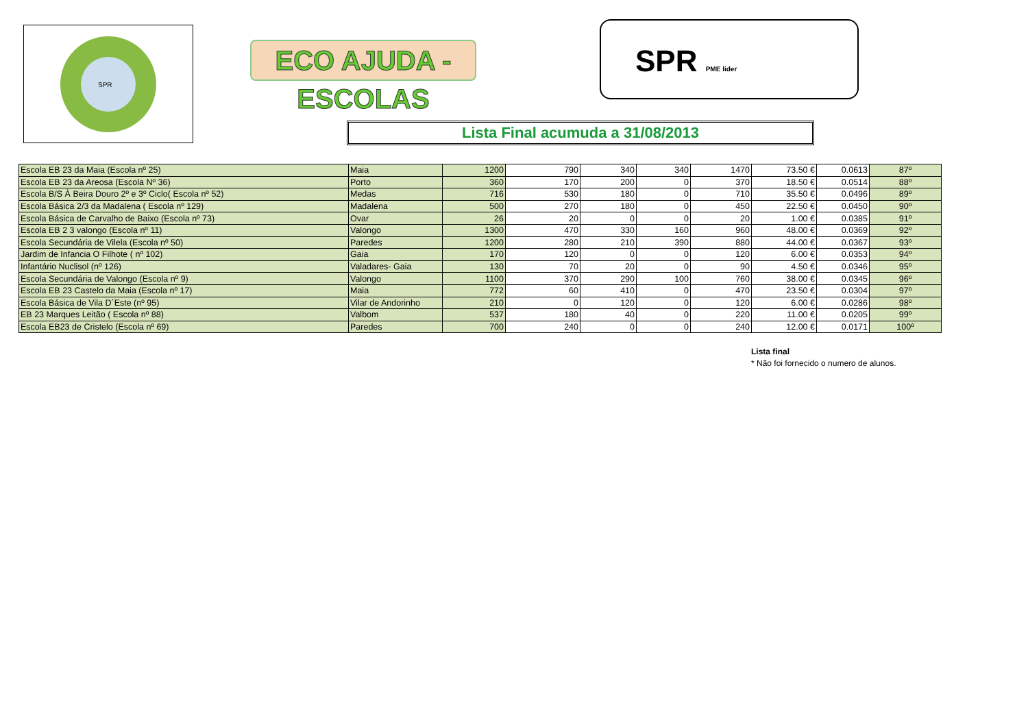SPR
ECO AJUDA - ESCOLAS
SPR PME lider
Lista Final acumuda a 31/08/2013
| Escola EB 23 da Maia (Escola nº 25) | Maia | 1200 | 790 | 340 | 340 | 1470 | 73.50 € | 0.0613 | 87º |
| Escola EB 23 da Areosa (Escola Nº 36) | Porto | 360 | 170 | 200 | 0 | 370 | 18.50 € | 0.0514 | 88º |
| Escola B/S À Beira Douro 2º e 3º Ciclo( Escola nº 52) | Medas | 716 | 530 | 180 | 0 | 710 | 35.50 € | 0.0496 | 89º |
| Escola Básica 2/3 da Madalena ( Escola nº 129) | Madalena | 500 | 270 | 180 | 0 | 450 | 22.50 € | 0.0450 | 90º |
| Escola Básica de Carvalho de Baixo (Escola nº 73) | Ovar | 26 | 20 | 0 | 0 | 20 | 1.00 € | 0.0385 | 91º |
| Escola EB 2 3 valongo (Escola nº 11) | Valongo | 1300 | 470 | 330 | 160 | 960 | 48.00 € | 0.0369 | 92º |
| Escola Secundária de Vilela (Escola nº 50) | Paredes | 1200 | 280 | 210 | 390 | 880 | 44.00 € | 0.0367 | 93º |
| Jardim de Infancia O Filhote ( nº 102) | Gaia | 170 | 120 | 0 | 0 | 120 | 6.00 € | 0.0353 | 94º |
| Infantário Nuclisol (nº 126) | Valadares- Gaia | 130 | 70 | 20 | 0 | 90 | 4.50 € | 0.0346 | 95º |
| Escola Secundária de Valongo (Escola nº 9) | Valongo | 1100 | 370 | 290 | 100 | 760 | 38.00 € | 0.0345 | 96º |
| Escola EB 23 Castelo da Maia (Escola nº 17) | Maia | 772 | 60 | 410 | 0 | 470 | 23.50 € | 0.0304 | 97º |
| Escola Básica de Vila D´Este (nº 95) | Vilar de Andorinho | 210 | 0 | 120 | 0 | 120 | 6.00 € | 0.0286 | 98º |
| EB 23 Marques Leitão ( Escola nº 88) | Valbom | 537 | 180 | 40 | 0 | 220 | 11.00 € | 0.0205 | 99º |
| Escola EB23 de Cristelo (Escola nº 69) | Paredes | 700 | 240 | 0 | 0 | 240 | 12.00 € | 0.0171 | 100º |
Lista final
* Não foi fornecido o numero de alunos.